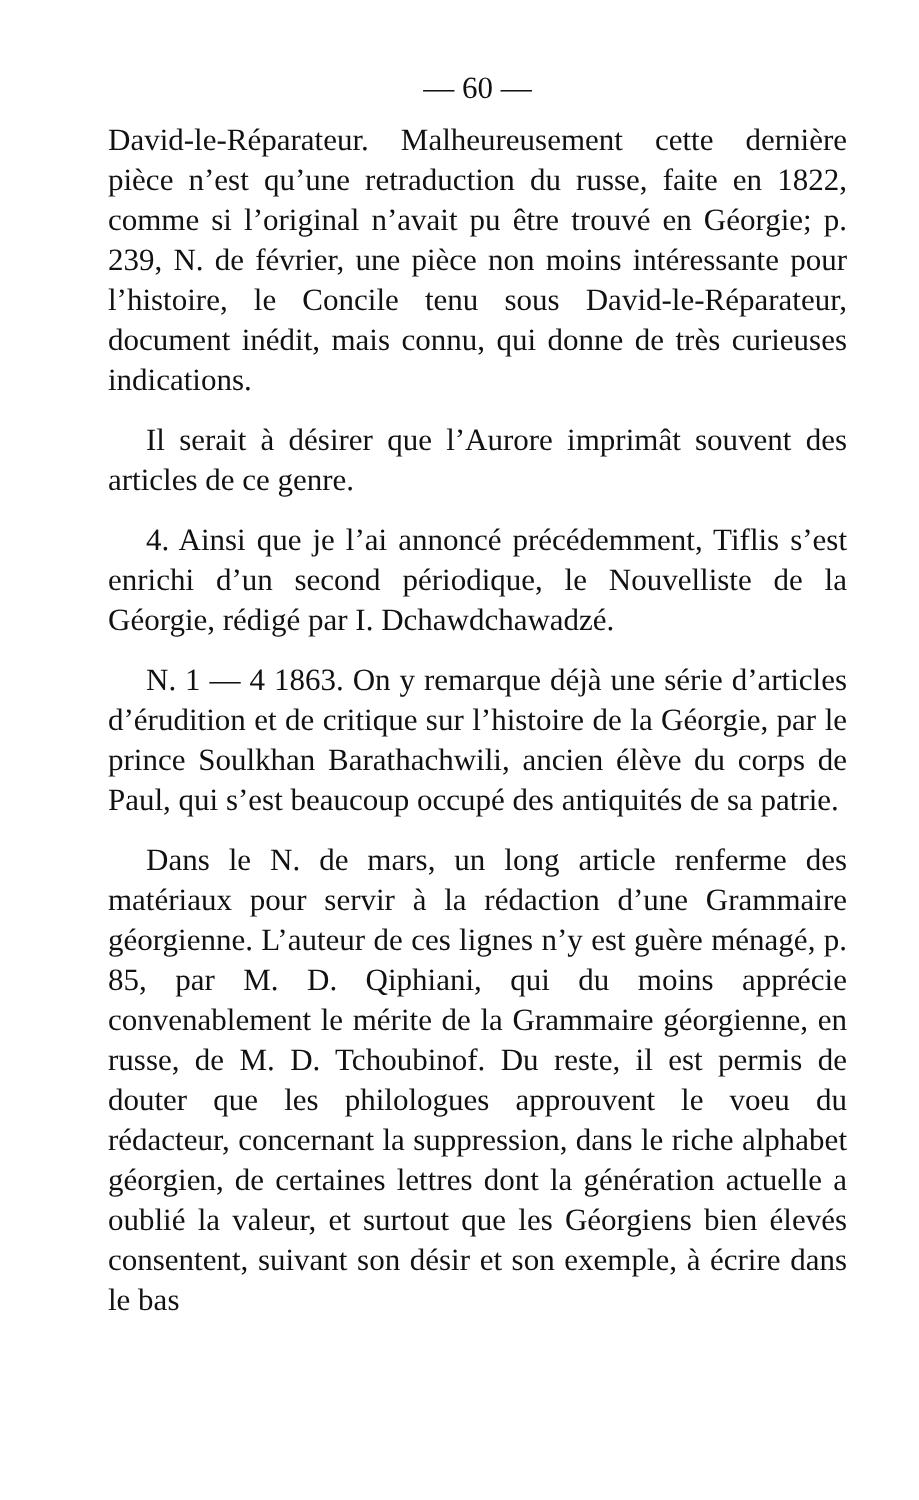— 60 —
David-le-Réparateur. Malheureusement cette dernière pièce n’est qu’une retraduction du russe, faite en 1822, comme si l’original n’avait pu être trouvé en Géorgie; p. 239, N. de février, une pièce non moins intéressante pour l’histoire, le Concile tenu sous David-le-Réparateur, document inédit, mais connu, qui donne de très curieuses indications.
Il serait à désirer que l’Aurore imprimât souvent des articles de ce genre.
4. Ainsi que je l’ai annoncé précédemment, Tiflis s’est enrichi d’un second périodique, le Nouvelliste de la Géorgie, rédigé par I. Dchawdchawadzé.
N. 1 — 4 1863. On y remarque déjà une série d’articles d’érudition et de critique sur l’histoire de la Géorgie, par le prince Soulkhan Barathachwili, ancien élève du corps de Paul, qui s’est beaucoup occupé des antiquités de sa patrie.
Dans le N. de mars, un long article renferme des matériaux pour servir à la rédaction d’une Grammaire géorgienne. L’auteur de ces lignes n’y est guère ménagé, p. 85, par M. D. Qiphiani, qui du moins apprécie convenablement le mérite de la Grammaire géorgienne, en russe, de M. D. Tchoubinof. Du reste, il est permis de douter que les philologues approuvent le voeu du rédacteur, concernant la suppression, dans le riche alphabet géorgien, de certaines lettres dont la génération actuelle a oublié la valeur, et surtout que les Géorgiens bien élevés consentent, suivant son désir et son exemple, à écrire dans le bas